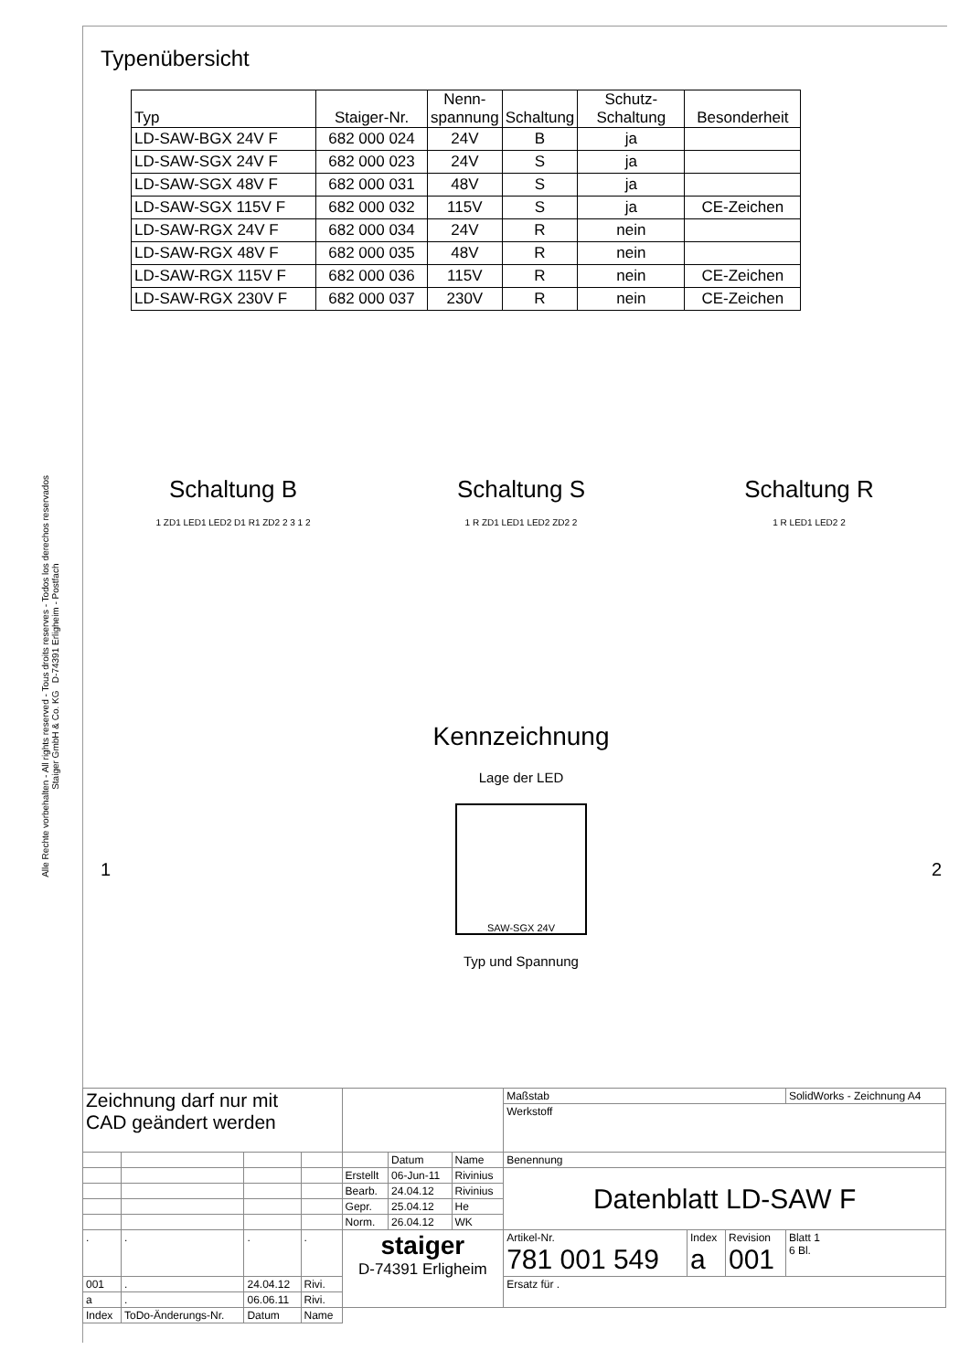Alle Rechte vorbehalten - All rights reserved - Tous droits reserves - Todos los derechos reservados
Staiger GmbH & Co. KG D-74391 Erligheim - Postfach
Typenübersicht
| Typ | Staiger-Nr. | Nenn- spannung | Schaltung | Schutz- Schaltung | Besonderheit |
| LD-SAW-BGX 24V F | 682 000 024 | 24V | B | ja | |
| LD-SAW-SGX 24V F | 682 000 023 | 24V | S | ja | |
| LD-SAW-SGX 48V F | 682 000 031 | 48V | S | ja | |
| LD-SAW-SGX 115V F | 682 000 032 | 115V | S | ja | CE-Zeichen |
| LD-SAW-RGX 24V F | 682 000 034 | 24V | R | nein | |
| LD-SAW-RGX 48V F | 682 000 035 | 48V | R | nein | |
| LD-SAW-RGX 115V F | 682 000 036 | 115V | R | nein | CE-Zeichen |
| LD-SAW-RGX 230V F | 682 000 037 | 230V | R | nein | CE-Zeichen |
Schaltung B
1 ZD1 LED1 LED2 D1 R1 ZD2 2 3 1 2
Schaltung S
1 R ZD1 LED1 LED2 ZD2 2
Schaltung R
1 R LED1 LED2 2
Kennzeichnung
Lage der LED
1
SAW-SGX 24V
2
Typ und Spannung
| Zeichnung darf nur mit CAD geändert werden | | | | | | | Maßstab | | | SolidWorks - Zeichnung A4 |
| | | | | | | | Werkstoff | | | |
| | | | | | Datum | Name | Benennung | | | |
| | | | | Erstellt | 06-Jun-11 | Rivinius | Datenblatt LD-SAW F | | | |
| | | | | Bearb. | 24.04.12 | Rivinius | | | | |
| | | | | Gepr. | 25.04.12 | He | | | | |
| | | | | Norm. | 26.04.12 | WK | | | | |
| . | . | . | . | staiger D-74391 Erligheim | | | Artikel-Nr. 781 001 549 | Index a | Revision 001 | Blatt 1 6 Bl. |
| 001 | . | 24.04.12 | Rivi. | | | | Ersatz für . | | | |
| a | . | 06.06.11 | Rivi. | | | | | | | |
| Index | ToDo-Änderungs-Nr. | Datum | Name | | | | | | | |